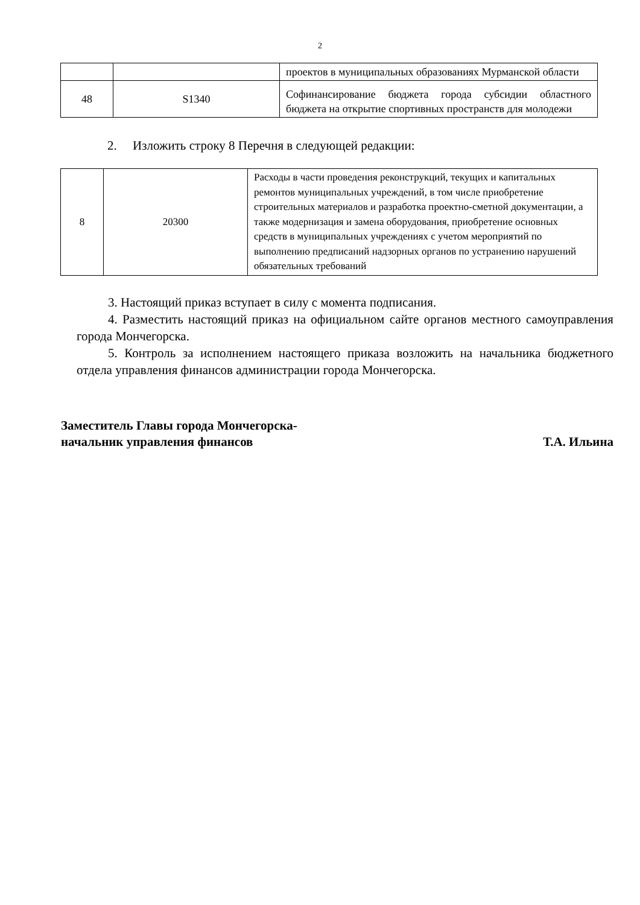2
| | | проектов в муниципальных образованиях Мурманской области |
| 48 | S1340 | Софинансирование бюджета города субсидии областного бюджета на открытие спортивных пространств для молодежи |
2. Изложить строку 8 Перечня в следующей редакции:
| 8 | 20300 | Расходы в части проведения реконструкций, текущих и капитальных ремонтов муниципальных учреждений, в том числе приобретение строительных материалов и разработка проектно-сметной документации, а также модернизация и замена оборудования, приобретение основных средств в муниципальных учреждениях с учетом мероприятий по выполнению предписаний надзорных органов по устранению нарушений обязательных требований |
3. Настоящий приказ вступает в силу с момента подписания.
4. Разместить настоящий приказ на официальном сайте органов местного самоуправления города Мончегорска.
5. Контроль за исполнением настоящего приказа возложить на начальника бюджетного отдела управления финансов администрации города Мончегорска.
Заместитель Главы города Мончегорска-
начальник управления финансов
Т.А. Ильина